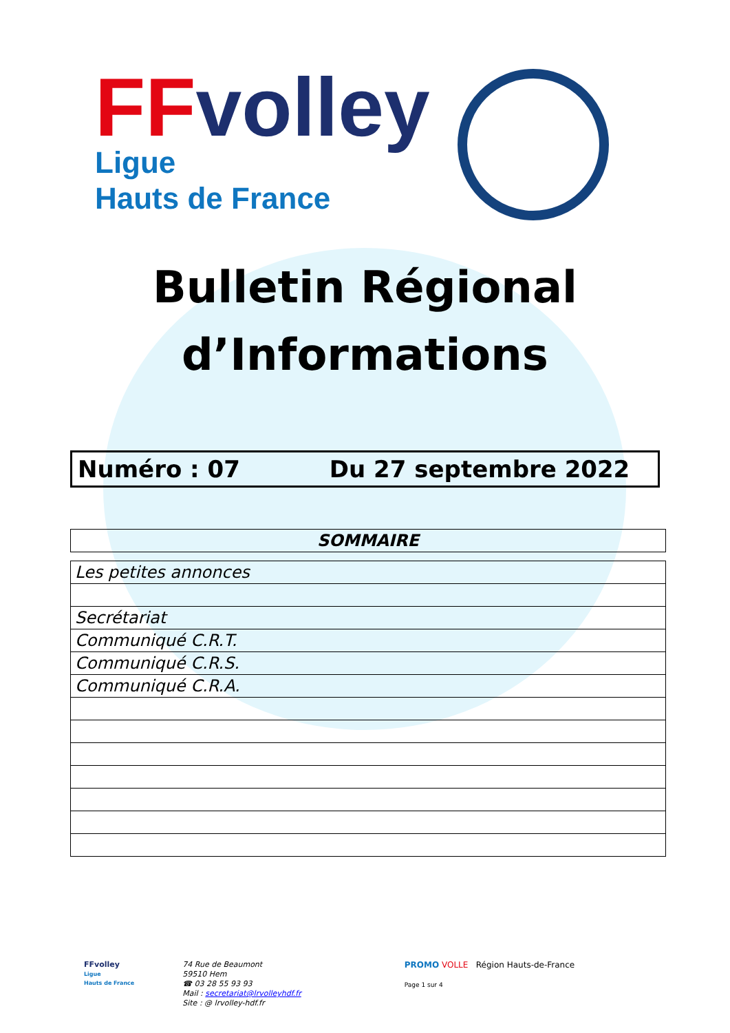FF volley
Ligue
Hauts de France
Bulletin Régional
d’Informations
Numéro : 07 Du 27 septembre 2022
| SOMMAIRE |
| Les petites annonces |
| Secrétariat |
| Communiqué C.R.T. |
| Communiqué C.R.S. |
| Communiqué C.R.A. |
FFvolley
Ligue
Hauts de France
74 Rue de Beaumont
59510 Hem
☎ 03 28 55 93 93
Mail : secretariat@lrvolleyhdf.fr
Site : @ lrvolley-hdf.fr
PROMO VOLLE Région Hauts-de-France
Page 1 sur 4